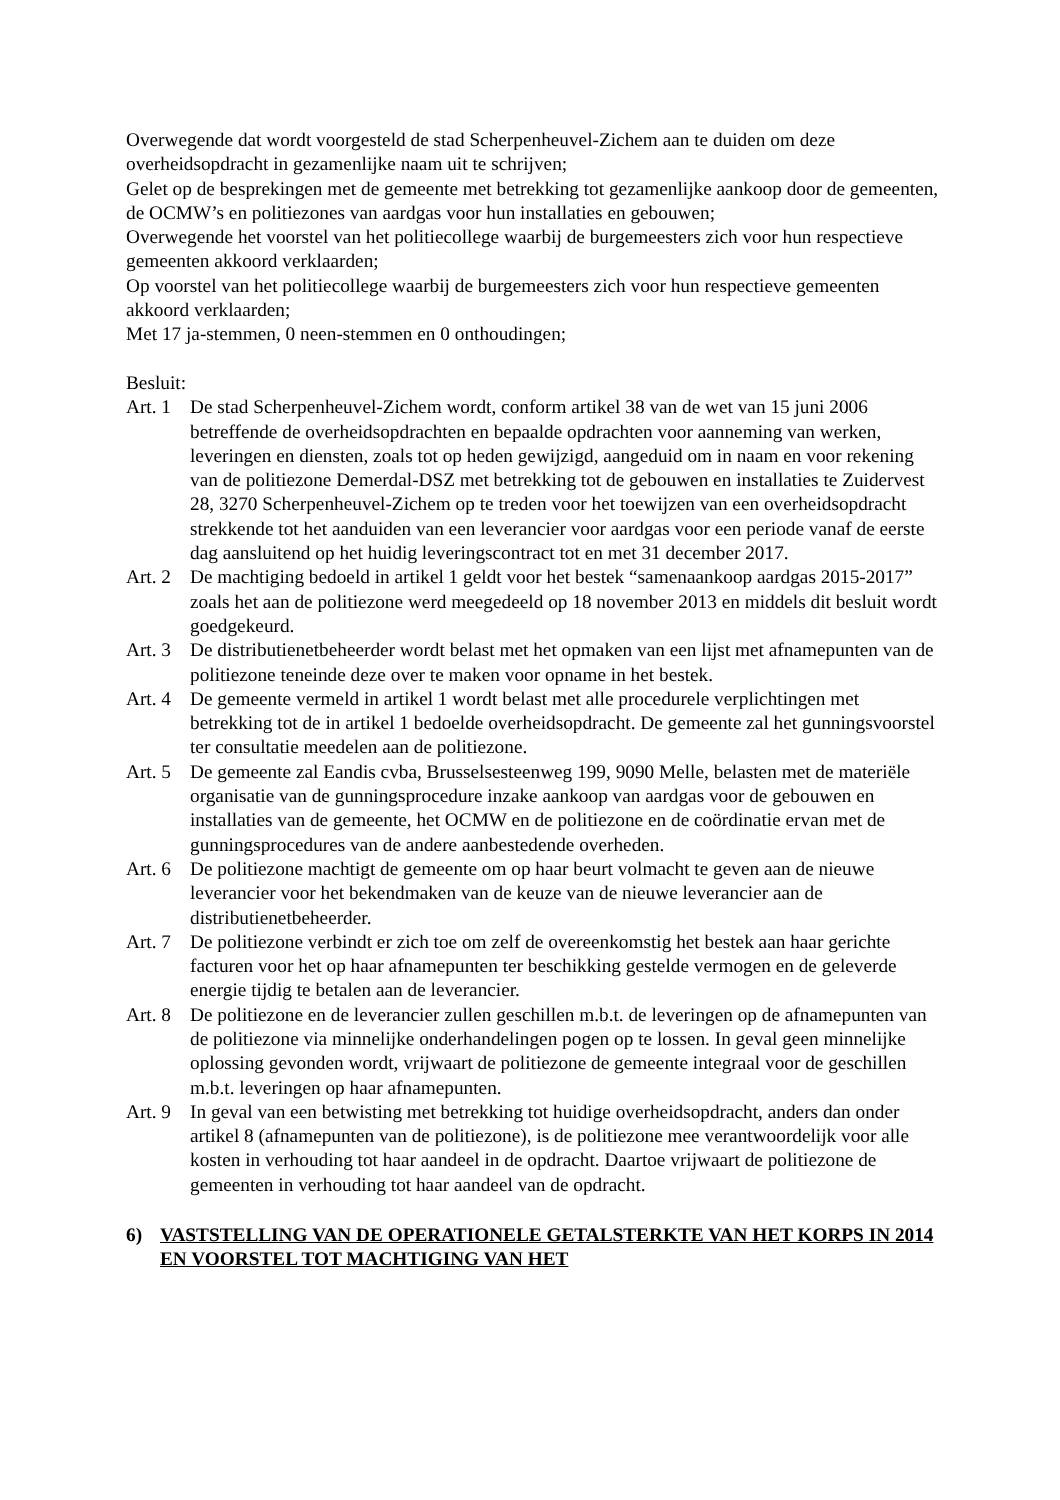Overwegende dat wordt voorgesteld de stad Scherpenheuvel-Zichem aan te duiden om deze overheidsopdracht in gezamenlijke naam uit te schrijven;
Gelet op de besprekingen met de gemeente met betrekking tot gezamenlijke aankoop door de gemeenten, de OCMW’s en politiezones van aardgas voor hun installaties en gebouwen;
Overwegende het voorstel van het politiecollege waarbij de burgemeesters zich voor hun respectieve gemeenten akkoord verklaarden;
Op voorstel van het politiecollege waarbij de burgemeesters zich voor hun respectieve gemeenten akkoord verklaarden;
Met 17 ja-stemmen, 0 neen-stemmen en 0 onthoudingen;
Besluit:
Art. 1 De stad Scherpenheuvel-Zichem wordt, conform artikel 38 van de wet van 15 juni 2006 betreffende de overheidsopdrachten en bepaalde opdrachten voor aanneming van werken, leveringen en diensten, zoals tot op heden gewijzigd, aangeduid om in naam en voor rekening van de politiezone Demerdal-DSZ met betrekking tot de gebouwen en installaties te Zuidervest 28, 3270 Scherpenheuvel-Zichem op te treden voor het toewijzen van een overheidsopdracht strekkende tot het aanduiden van een leverancier voor aardgas voor een periode vanaf de eerste dag aansluitend op het huidig leveringscontract tot en met 31 december 2017.
Art. 2 De machtiging bedoeld in artikel 1 geldt voor het bestek “samenaankoop aardgas 2015-2017” zoals het aan de politiezone werd meegedeeld op 18 november 2013 en middels dit besluit wordt goedgekeurd.
Art. 3 De distributienetbeheerder wordt belast met het opmaken van een lijst met afnamepunten van de politiezone teneinde deze over te maken voor opname in het bestek.
Art. 4 De gemeente vermeld in artikel 1 wordt belast met alle procedurele verplichtingen met betrekking tot de in artikel 1 bedoelde overheidsopdracht. De gemeente zal het gunningsvoorstel ter consultatie meedelen aan de politiezone.
Art. 5 De gemeente zal Eandis cvba, Brusselsesteenweg 199, 9090 Melle, belasten met de materiële organisatie van de gunningsprocedure inzake aankoop van aardgas voor de gebouwen en installaties van de gemeente, het OCMW en de politiezone en de coördinatie ervan met de gunningsprocedures van de andere aanbestedende overheden.
Art. 6 De politiezone machtigt de gemeente om op haar beurt volmacht te geven aan de nieuwe leverancier voor het bekendmaken van de keuze van de nieuwe leverancier aan de distributienetbeheerder.
Art. 7 De politiezone verbindt er zich toe om zelf de overeenkomstig het bestek aan haar gerichte facturen voor het op haar afnamepunten ter beschikking gestelde vermogen en de geleverde energie tijdig te betalen aan de leverancier.
Art. 8 De politiezone en de leverancier zullen geschillen m.b.t. de leveringen op de afnamepunten van de politiezone via minnelijke onderhandelingen pogen op te lossen. In geval geen minnelijke oplossing gevonden wordt, vrijwaart de politiezone de gemeente integraal voor de geschillen m.b.t. leveringen op haar afnamepunten.
Art. 9 In geval van een betwisting met betrekking tot huidige overheidsopdracht, anders dan onder artikel 8 (afnamepunten van de politiezone), is de politiezone mee verantwoordelijk voor alle kosten in verhouding tot haar aandeel in de opdracht. Daartoe vrijwaart de politiezone de gemeenten in verhouding tot haar aandeel van de opdracht.
6) VASTSTELLING VAN DE OPERATIONELE GETALSTERKTE VAN HET KORPS IN 2014 EN VOORSTEL TOT MACHTIGING VAN HET